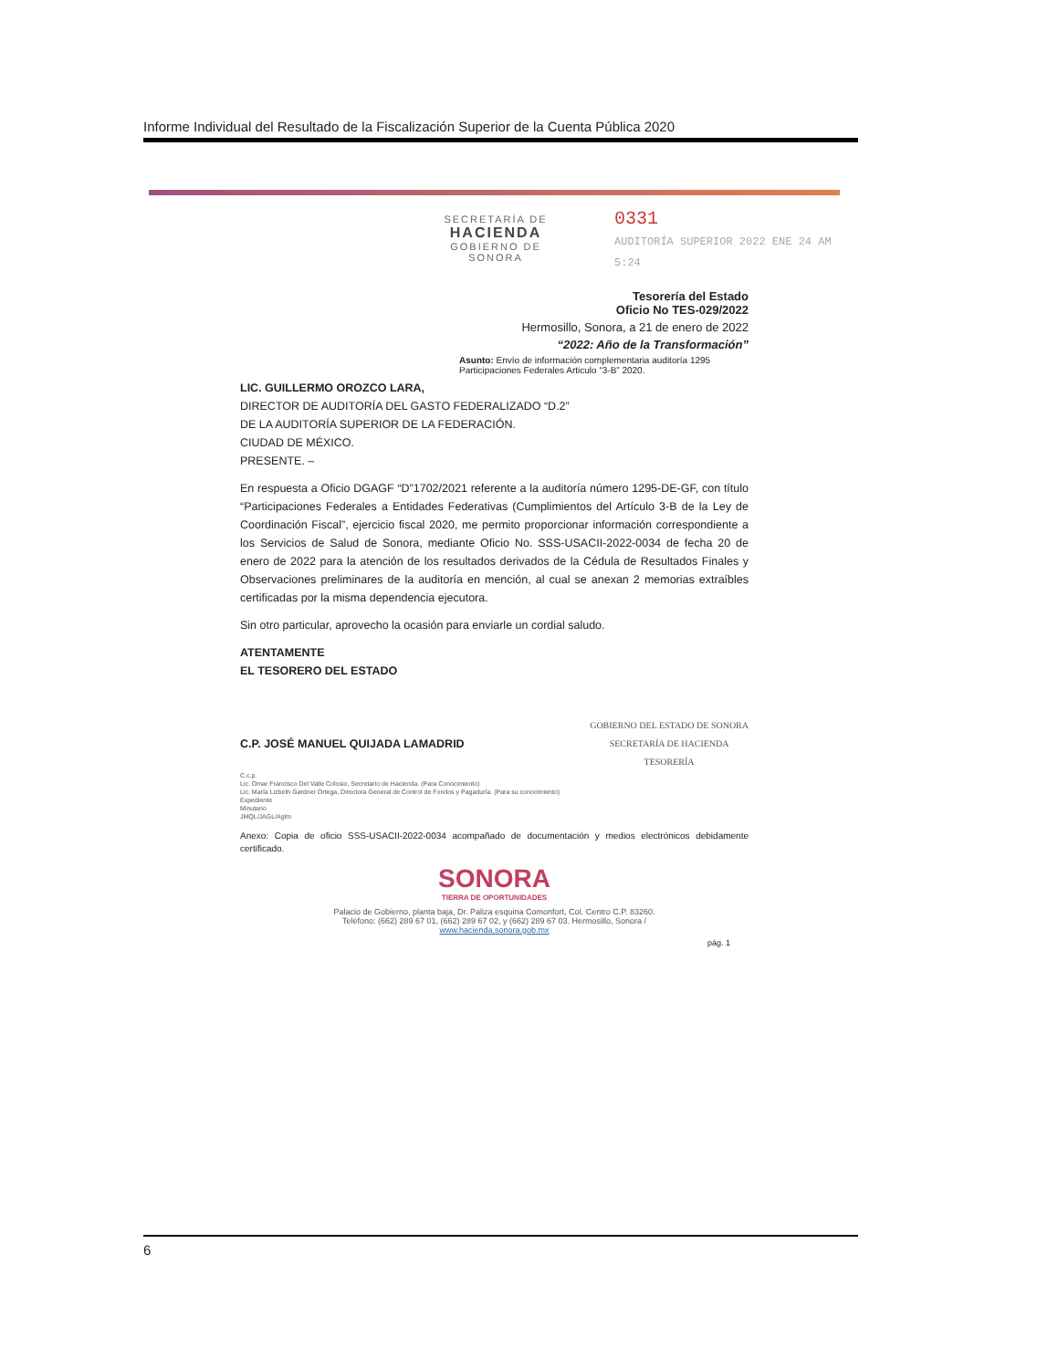Informe Individual del Resultado de la Fiscalización Superior de la Cuenta Pública 2020
SECRETARÍA DE
HACIENDA
GOBIERNO DE SONORA
0331
AUDITORÍA SUPERIOR 2022 ENE 24 AM 5:24
Tesorería del Estado
Oficio No TES-029/2022
Hermosillo, Sonora, a 21 de enero de 2022
“2022: Año de la Transformación”
Asunto: Envío de información complementaria auditoría 1295 Participaciones Federales Articulo “3-B” 2020.
LIC. GUILLERMO OROZCO LARA,
DIRECTOR DE AUDITORÍA DEL GASTO FEDERALIZADO “D.2”
DE LA AUDITORÍA SUPERIOR DE LA FEDERACIÓN.
CIUDAD DE MÉXICO.
PRESENTE. –
En respuesta a Oficio DGAGF “D”1702/2021 referente a la auditoría número 1295-DE-GF, con título “Participaciones Federales a Entidades Federativas (Cumplimientos del Artículo 3-B de la Ley de Coordinación Fiscal”, ejercicio fiscal 2020, me permito proporcionar información correspondiente a los Servicios de Salud de Sonora, mediante Oficio No. SSS-USACII-2022-0034 de fecha 20 de enero de 2022 para la atención de los resultados derivados de la Cédula de Resultados Finales y Observaciones preliminares de la auditoría en mención, al cual se anexan 2 memorias extraíbles certificadas por la misma dependencia ejecutora.
Sin otro particular, aprovecho la ocasión para enviarle un cordial saludo.
ATENTAMENTE
EL TESORERO DEL ESTADO
C.P. JOSÉ MANUEL QUIJADA LAMADRID
GOBIERNO DEL ESTADO DE SONORA
SECRETARÍA DE HACIENDA
TESORERÍA
C.c.p.
Lic. Omar Francisco Del Valle Colosio, Secretario de Hacienda. (Para Conocimiento)
Lic. María Lizbeth Gardner Ortega, Directora General de Control de Fondos y Pagaduría. (Para su conocimiento)
Expediente
Minutario
JMQL/JAGL/Aglm
Anexo: Copia de oficio SSS-USACII-2022-0034 acompañado de documentación y medios electrónicos debidamente certificado.
SONORA
TIERRA DE OPORTUNIDADES
Palacio de Gobierno, planta baja, Dr. Paliza esquina Comonfort, Col. Centro C.P. 83260.
Teléfono: (662) 289 67 01, (662) 289 67 02, y (662) 289 67 03. Hermosillo, Sonora /
www.hacienda.sonora.gob.mx
pág. 1
6